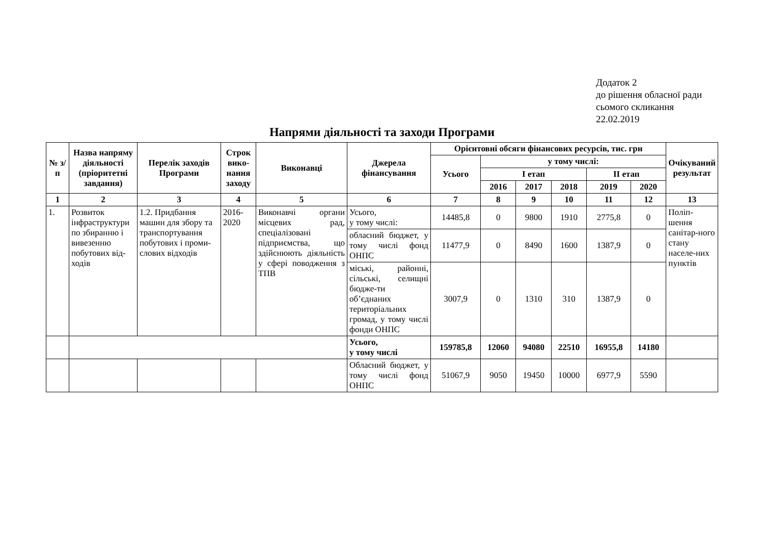Додаток 2
до рішення обласної ради
сьомого скликання
22.02.2019
Напрями діяльності та заходи Програми
| № з/п | Назва напряму діяльності (пріоритетні завдання) | Перелік заходів Програми | Строк вико-нання заходу | Виконавці | Джерела фінансування | Орієнтовні обсяги фінансових ресурсів, тис. грн | | | | | | Очікуваний результат |
| --- | --- | --- | --- | --- | --- | --- | --- | --- | --- | --- | --- | --- |
| | | | | | | Усього | у тому числі: | | | | | |
| | | | | | | | І етап | | | ІІ етап | | |
| | | | | | | | 2016 | 2017 | 2018 | 2019 | 2020 | |
| 1 | 2 | 3 | 4 | 5 | 6 | 7 | 8 | 9 | 10 | 11 | 12 | 13 |
| 1. | Розвиток інфраструктури по збиранню і вивезенню побутових від-ходів | 1.2. Придбання машин для збору та транспортування побутових і проми-слових відходів | 2016-2020 | Виконавчі органи місцевих рад, спеціалізовані підприємства, що здійснюють діяльність у сфері поводження з ТПВ | Усього, у тому числі: | 14485,8 | 0 | 9800 | 1910 | 2775,8 | 0 | Поліп-шення санітар-ного стану населе-них пунктів |
| | | | | | обласний бюджет, у тому числі фонд ОНПС | 11477,9 | 0 | 8490 | 1600 | 1387,9 | 0 | |
| | | | | | міські, районні, сільські, селищні бюдже-ти об’єднаних територіальних громад, у тому числі фонди ОНПС | 3007,9 | 0 | 1310 | 310 | 1387,9 | 0 | |
| | | | | | Усього, у тому числі | 159785,8 | 12060 | 94080 | 22510 | 16955,8 | 14180 | |
| | | | | | Обласний бюджет, у тому числі фонд ОНПС | 51067,9 | 9050 | 19450 | 10000 | 6977,9 | 5590 | |